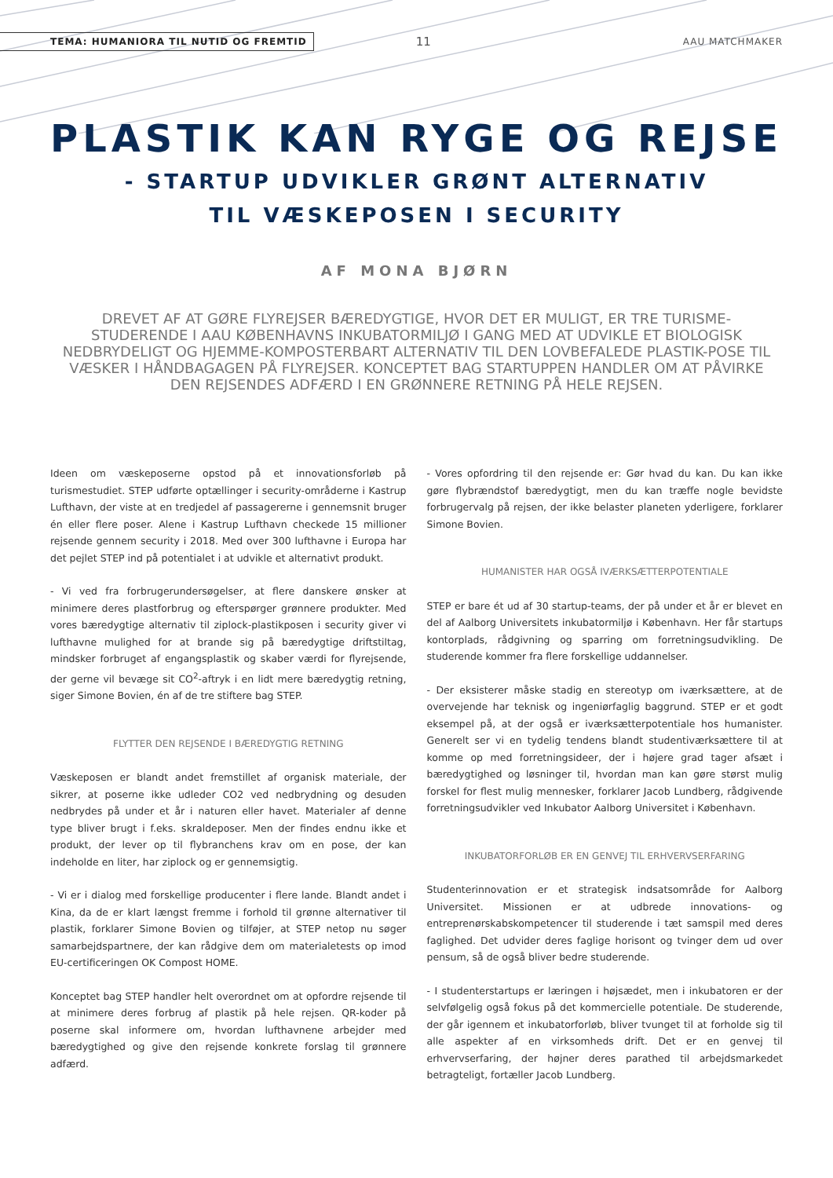TEMA: HUMANIORA TIL NUTID OG FREMTID 11 AAU MATCHMAKER
PLASTIK KAN RYGE OG REJSE
- STARTUP UDVIKLER GRØNT ALTERNATIV
TIL VÆSKEPOSEN I SECURITY
AF MONA BJØRN
DREVET AF AT GØRE FLYREJSER BÆREDYGTIGE, HVOR DET ER MULIGT, ER TRE TURISME-STUDERENDE I AAU KØBENHAVNS INKUBATORMILJØ I GANG MED AT UDVIKLE ET BIOLOGISK NEDBRYDELIGT OG HJEMME-KOMPOSTERBART ALTERNATIV TIL DEN LOVBEFALEDE PLASTIK-POSE TIL VÆSKER I HÅNDBAGAGEN PÅ FLYREJSER. KONCEPTET BAG STARTUPPEN HANDLER OM AT PÅVIRKE DEN REJSENDES ADFÆRD I EN GRØNNERE RETNING PÅ HELE REJSEN.
Ideen om væskeposerne opstod på et innovationsforløb på turismestudiet. STEP udførte optællinger i security-områderne i Kastrup Lufthavn, der viste at en tredjedel af passagererne i gennemsnit bruger én eller flere poser. Alene i Kastrup Lufthavn checkede 15 millioner rejsende gennem security i 2018. Med over 300 lufthavne i Europa har det pejlet STEP ind på potentialet i at udvikle et alternativt produkt.
- Vi ved fra forbrugerundersøgelser, at flere danskere ønsker at minimere deres plastforbrug og efterspørger grønnere produkter. Med vores bæredygtige alternativ til ziplock-plastikposen i security giver vi lufthavne mulighed for at brande sig på bæredygtige driftstiltag, mindsker forbruget af engangsplastik og skaber værdi for flyrejsende, der gerne vil bevæge sit CO<sup>2</sup>-aftryk i en lidt mere bæredygtig retning, siger Simone Bovien, én af de tre stiftere bag STEP.
FLYTTER DEN REJSENDE I BÆREDYGTIG RETNING
Væskeposen er blandt andet fremstillet af organisk materiale, der sikrer, at poserne ikke udleder CO2 ved nedbrydning og desuden nedbrydes på under et år i naturen eller havet. Materialer af denne type bliver brugt i f.eks. skraldeposer. Men der findes endnu ikke et produkt, der lever op til flybranchens krav om en pose, der kan indeholde en liter, har ziplock og er gennemsigtig.
- Vi er i dialog med forskellige producenter i flere lande. Blandt andet i Kina, da de er klart længst fremme i forhold til grønne alternativer til plastik, forklarer Simone Bovien og tilføjer, at STEP netop nu søger samarbejdspartnere, der kan rådgive dem om materialetests op imod EU-certificeringen OK Compost HOME.
Konceptet bag STEP handler helt overordnet om at opfordre rejsende til at minimere deres forbrug af plastik på hele rejsen. QR-koder på poserne skal informere om, hvordan lufthavnene arbejder med bæredygtighed og give den rejsende konkrete forslag til grønnere adfærd.
- Vores opfordring til den rejsende er: Gør hvad du kan. Du kan ikke gøre flybrændstof bæredygtigt, men du kan træffe nogle bevidste forbrugervalg på rejsen, der ikke belaster planeten yderligere, forklarer Simone Bovien.
HUMANISTER HAR OGSÅ IVÆRKSÆTTERPOTENTIALE
STEP er bare ét ud af 30 startup-teams, der på under et år er blevet en del af Aalborg Universitets inkubatormiljø i København. Her får startups kontorplads, rådgivning og sparring om forretningsudvikling. De studerende kommer fra flere forskellige uddannelser.
- Der eksisterer måske stadig en stereotyp om iværksættere, at de overvejende har teknisk og ingeniørfaglig baggrund. STEP er et godt eksempel på, at der også er iværksætterpotentiale hos humanister. Generelt ser vi en tydelig tendens blandt studentiværksættere til at komme op med forretningsideer, der i højere grad tager afsæt i bæredygtighed og løsninger til, hvordan man kan gøre størst mulig forskel for flest mulig mennesker, forklarer Jacob Lundberg, rådgivende forretningsudvikler ved Inkubator Aalborg Universitet i København.
INKUBATORFORLØB ER EN GENVEJ TIL ERHVERVSERFARING
Studenterinnovation er et strategisk indsatsområde for Aalborg Universitet. Missionen er at udbrede innovations- og entreprenørskabskompetencer til studerende i tæt samspil med deres faglighed. Det udvider deres faglige horisont og tvinger dem ud over pensum, så de også bliver bedre studerende.
- I studenterstartups er læringen i højsædet, men i inkubatoren er der selvfølgelig også fokus på det kommercielle potentiale. De studerende, der går igennem et inkubatorforløb, bliver tvunget til at forholde sig til alle aspekter af en virksomheds drift. Det er en genvej til erhvervserfaring, der højner deres parathed til arbejdsmarkedet betragteligt, fortæller Jacob Lundberg.